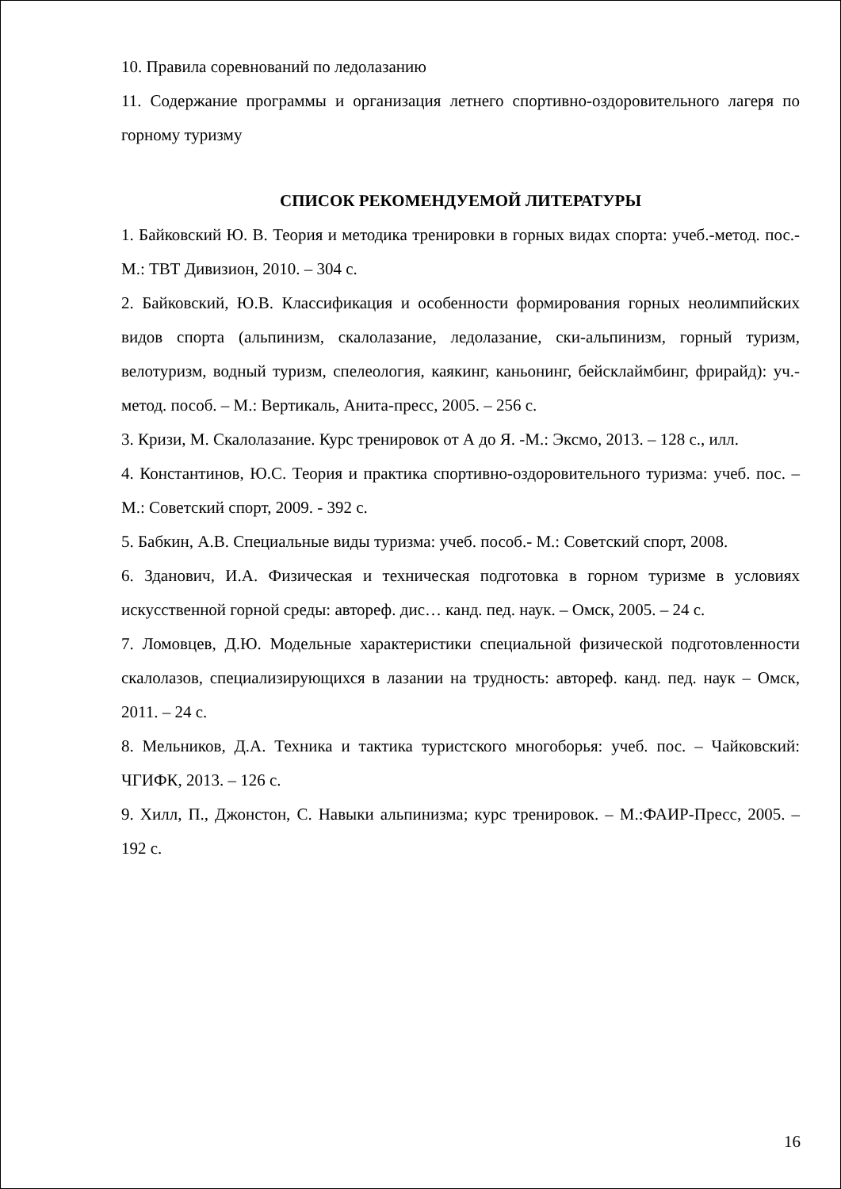10. Правила соревнований по ледолазанию
11. Содержание программы и организация летнего спортивно-оздоровительного лагеря по горному туризму
СПИСОК РЕКОМЕНДУЕМОЙ ЛИТЕРАТУРЫ
1. Байковский Ю. В. Теория и методика тренировки в горных видах спорта: учеб.-метод. пос.- М.: ТВТ Дивизион, 2010. – 304 с.
2. Байковский, Ю.В. Классификация и особенности формирования горных неолимпийских видов спорта (альпинизм, скалолазание, ледолазание, ски-альпинизм, горный туризм, велотуризм, водный туризм, спелеология, каякинг, каньонинг, бейсклаймбинг, фрирайд): уч.-метод. пособ. – М.: Вертикаль, Анита-пресс, 2005. – 256 с.
3. Кризи, М. Скалолазание. Курс тренировок от А до Я. -М.: Эксмо, 2013. – 128 с., илл.
4. Константинов, Ю.С. Теория и практика спортивно-оздоровительного туризма: учеб. пос. – М.: Советский спорт, 2009. - 392 с.
5. Бабкин, А.В. Специальные виды туризма: учеб. пособ.- М.: Советский спорт, 2008.
6. Зданович, И.А. Физическая и техническая подготовка в горном туризме в условиях искусственной горной среды: автореф. дис… канд. пед. наук. – Омск, 2005. – 24 с.
7. Ломовцев, Д.Ю. Модельные характеристики специальной физической подготовленности скалолазов, специализирующихся в лазании на трудность: автореф. канд. пед. наук – Омск, 2011. – 24 с.
8. Мельников, Д.А. Техника и тактика туристского многоборья: учеб. пос. – Чайковский: ЧГИФК, 2013. – 126 с.
9. Хилл, П., Джонстон, С. Навыки альпинизма; курс тренировок. – М.:ФАИР-Пресс, 2005. – 192 с.
16